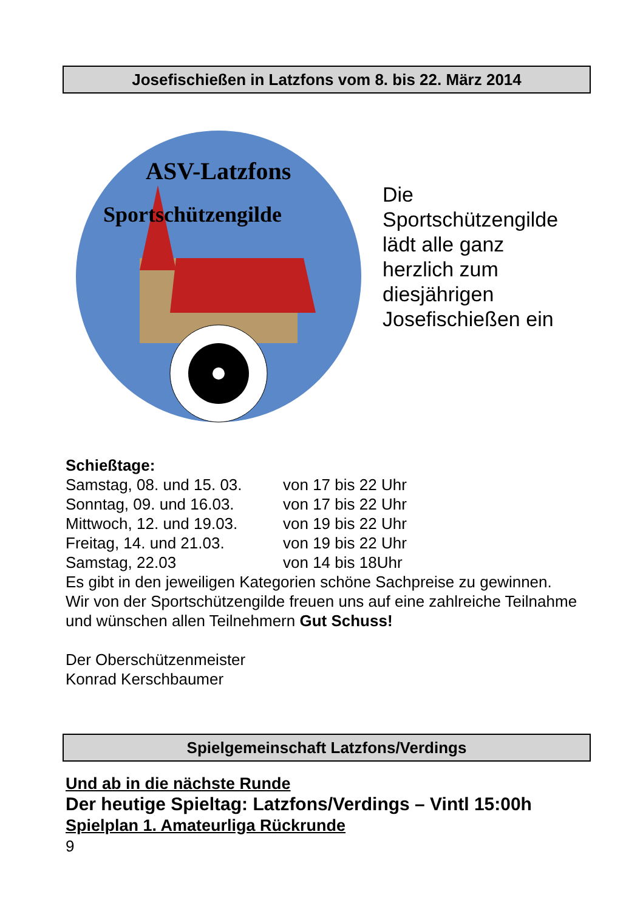Josefischießen in Latzfons vom 8. bis 22. März 2014
ASV-Latzfons
Sportschützengilde
Die
Sportschützengilde
lädt alle ganz
herzlich zum
diesjährigen
Josefischießen ein
Schießtage:
Samstag, 08. und 15. 03. von 17 bis 22 Uhr
Sonntag, 09. und 16.03. von 17 bis 22 Uhr
Mittwoch, 12. und 19.03. von 19 bis 22 Uhr
Freitag, 14. und 21.03. von 19 bis 22 Uhr
Samstag, 22.03 von 14 bis 18Uhr
Es gibt in den jeweiligen Kategorien schöne Sachpreise zu gewinnen.
Wir von der Sportschützengilde freuen uns auf eine zahlreiche Teilnahme und wünschen allen Teilnehmern Gut Schuss!
Der Oberschützenmeister
Konrad Kerschbaumer
Spielgemeinschaft Latzfons/Verdings
Und ab in die nächste Runde
Der heutige Spieltag: Latzfons/Verdings – Vintl 15:00h
Spielplan 1. Amateurliga Rückrunde
9